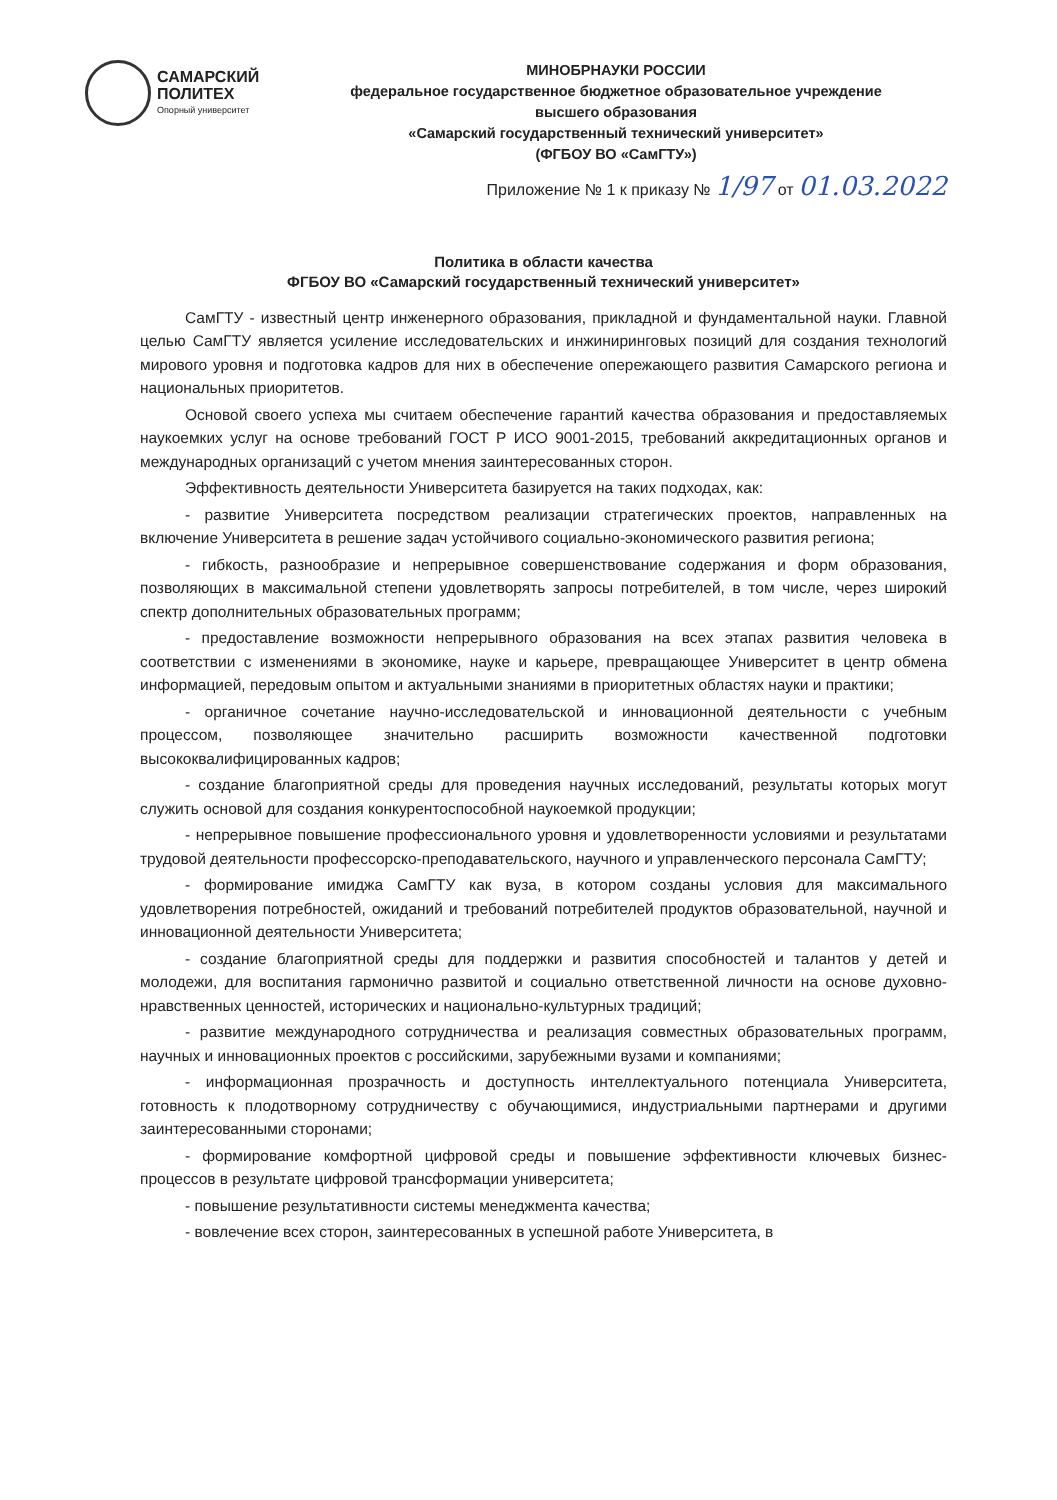САМАРСКИЙ
ПОЛИТЕХ
Опорный университет
МИНОБРНАУКИ РОССИИ
федеральное государственное бюджетное образовательное учреждение
высшего образования
«Самарский государственный технический университет»
(ФГБОУ ВО «СамГТУ»)
Приложение № 1 к приказу № 1/97 от 01.03.2022
Политика в области качества
ФГБОУ ВО «Самарский государственный технический университет»
СамГТУ - известный центр инженерного образования, прикладной и фундаментальной науки. Главной целью СамГТУ является усиление исследовательских и инжиниринговых позиций для создания технологий мирового уровня и подготовка кадров для них в обеспечение опережающего развития Самарского региона и национальных приоритетов.
Основой своего успеха мы считаем обеспечение гарантий качества образования и предоставляемых наукоемких услуг на основе требований ГОСТ Р ИСО 9001-2015, требований аккредитационных органов и международных организаций с учетом мнения заинтересованных сторон.
Эффективность деятельности Университета базируется на таких подходах, как:
- развитие Университета посредством реализации стратегических проектов, направленных на включение Университета в решение задач устойчивого социально-экономического развития региона;
- гибкость, разнообразие и непрерывное совершенствование содержания и форм образования, позволяющих в максимальной степени удовлетворять запросы потребителей, в том числе, через широкий спектр дополнительных образовательных программ;
- предоставление возможности непрерывного образования на всех этапах развития человека в соответствии с изменениями в экономике, науке и карьере, превращающее Университет в центр обмена информацией, передовым опытом и актуальными знаниями в приоритетных областях науки и практики;
- органичное сочетание научно-исследовательской и инновационной деятельности с учебным процессом, позволяющее значительно расширить возможности качественной подготовки высококвалифицированных кадров;
- создание благоприятной среды для проведения научных исследований, результаты которых могут служить основой для создания конкурентоспособной наукоемкой продукции;
- непрерывное повышение профессионального уровня и удовлетворенности условиями и результатами трудовой деятельности профессорско-преподавательского, научного и управленческого персонала СамГТУ;
- формирование имиджа СамГТУ как вуза, в котором созданы условия для максимального удовлетворения потребностей, ожиданий и требований потребителей продуктов образовательной, научной и инновационной деятельности Университета;
- создание благоприятной среды для поддержки и развития способностей и талантов у детей и молодежи, для воспитания гармонично развитой и социально ответственной личности на основе духовно-нравственных ценностей, исторических и национально-культурных традиций;
- развитие международного сотрудничества и реализация совместных образовательных программ, научных и инновационных проектов с российскими, зарубежными вузами и компаниями;
- информационная прозрачность и доступность интеллектуального потенциала Университета, готовность к плодотворному сотрудничеству с обучающимися, индустриальными партнерами и другими заинтересованными сторонами;
- формирование комфортной цифровой среды и повышение эффективности ключевых бизнес-процессов в результате цифровой трансформации университета;
- повышение результативности системы менеджмента качества;
- вовлечение всех сторон, заинтересованных в успешной работе Университета, в